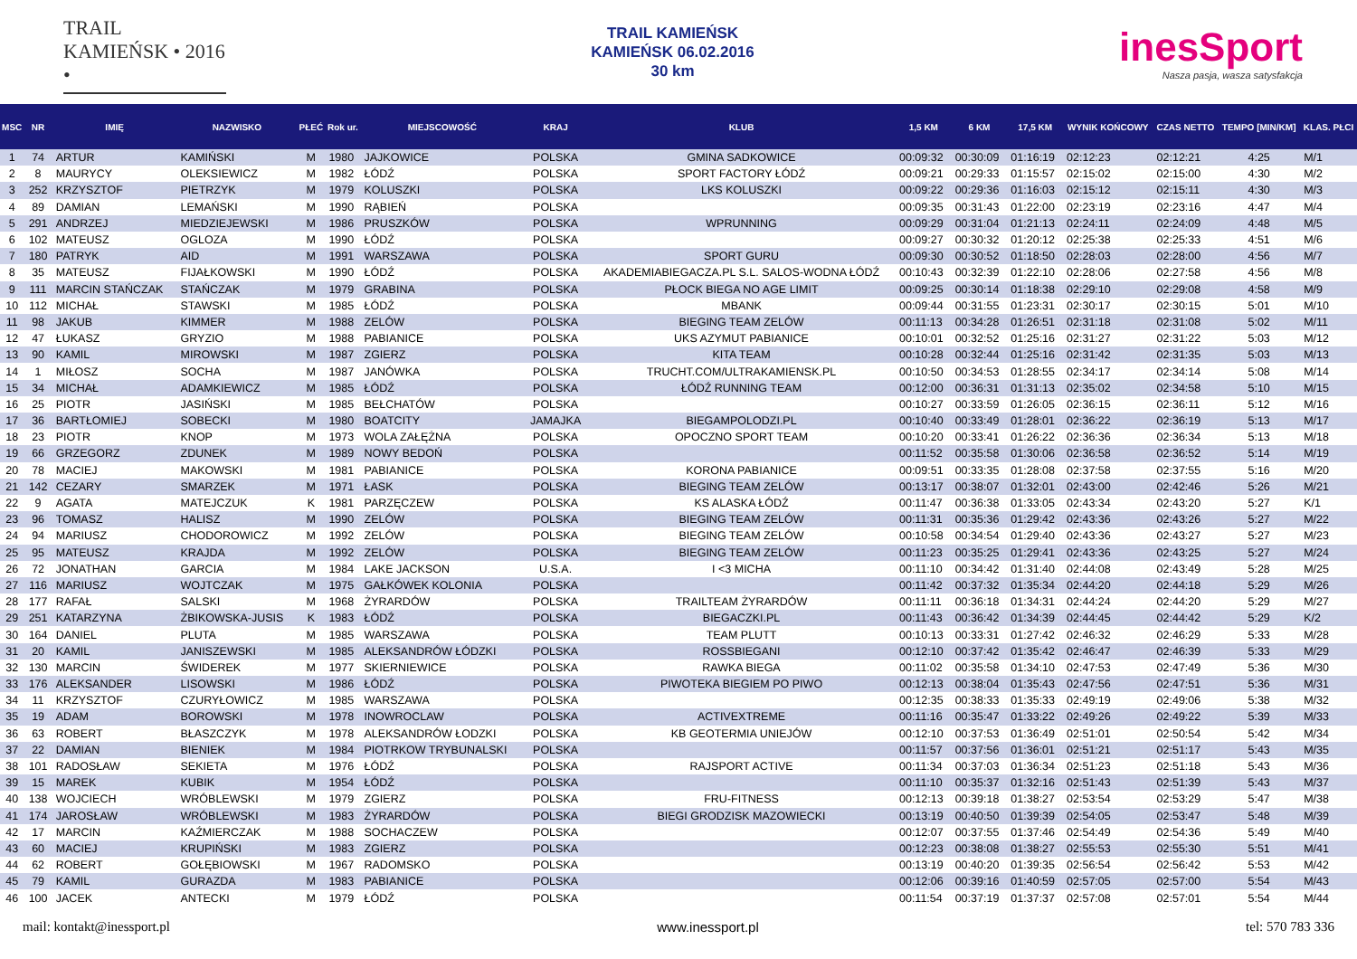TRAIL KAMIEŃSK • 2016 •
TRAIL KAMIEŃSK
KAMIEŃSK 06.02.2016
30 km
inesSport
Nasza pasja, wasza satysfakcja
| MSC | NR | IMIĘ | NAZWISKO | PŁEĆ | Rok ur. | MIEJSCOWOŚĆ | KRAJ | KLUB | 1,5 KM | 6 KM | 17,5 KM | WYNIK KOŃCOWY | CZAS NETTO | TEMPO [MIN/KM] | KLAS. PŁCI |
| --- | --- | --- | --- | --- | --- | --- | --- | --- | --- | --- | --- | --- | --- | --- | --- |
| 1 | 74 | ARTUR | KAMIŃSKI | M | 1980 | JAJKOWICE | POLSKA | GMINA SADKOWICE | 00:09:32 | 00:30:09 | 01:16:19 | 02:12:23 | 02:12:21 | 4:25 | M/1 |
| 2 | 8 | MAURYCY | OLEKSIEWICZ | M | 1982 | ŁÓDŹ | POLSKA | SPORT FACTORY ŁÓDŹ | 00:09:21 | 00:29:33 | 01:15:57 | 02:15:02 | 02:15:00 | 4:30 | M/2 |
| 3 | 252 | KRZYSZTOF | PIETRZYK | M | 1979 | KOLUSZKI | POLSKA | LKS KOLUSZKI | 00:09:22 | 00:29:36 | 01:16:03 | 02:15:12 | 02:15:11 | 4:30 | M/3 |
| 4 | 89 | DAMIAN | LEMAŃSKI | M | 1990 | RĄBIEŃ | POLSKA | | 00:09:35 | 00:31:43 | 01:22:00 | 02:23:19 | 02:23:16 | 4:47 | M/4 |
| 5 | 291 | ANDRZEJ | MIEDZIEJEWSKI | M | 1986 | PRUSZKÓW | POLSKA | WPRUNNING | 00:09:29 | 00:31:04 | 01:21:13 | 02:24:11 | 02:24:09 | 4:48 | M/5 |
| 6 | 102 | MATEUSZ | OGLOZA | M | 1990 | ŁÓDŹ | POLSKA | | 00:09:27 | 00:30:32 | 01:20:12 | 02:25:38 | 02:25:33 | 4:51 | M/6 |
| 7 | 180 | PATRYK | AID | M | 1991 | WARSZAWA | POLSKA | SPORT GURU | 00:09:30 | 00:30:52 | 01:18:50 | 02:28:03 | 02:28:00 | 4:56 | M/7 |
| 8 | 35 | MATEUSZ | FIJAŁKOWSKI | M | 1990 | ŁÓDŹ | POLSKA | AKADEMIABIEGACZA.PL S.L. SALOS-WODNA ŁÓDŹ | 00:10:43 | 00:32:39 | 01:22:10 | 02:28:06 | 02:27:58 | 4:56 | M/8 |
| 9 | 111 | MARCIN STAŃCZAK | STAŃCZAK | M | 1979 | GRABINA | POLSKA | PŁOCK BIEGA NO AGE LIMIT | 00:09:25 | 00:30:14 | 01:18:38 | 02:29:10 | 02:29:08 | 4:58 | M/9 |
| 10 | 112 | MICHAŁ | STAWSKI | M | 1985 | ŁÓDŹ | POLSKA | MBANK | 00:09:44 | 00:31:55 | 01:23:31 | 02:30:17 | 02:30:15 | 5:01 | M/10 |
| 11 | 98 | JAKUB | KIMMER | M | 1988 | ZELÓW | POLSKA | BIEGING TEAM ZELÓW | 00:11:13 | 00:34:28 | 01:26:51 | 02:31:18 | 02:31:08 | 5:02 | M/11 |
| 12 | 47 | ŁUKASZ | GRYZIO | M | 1988 | PABIANICE | POLSKA | UKS AZYMUT PABIANICE | 00:10:01 | 00:32:52 | 01:25:16 | 02:31:27 | 02:31:22 | 5:03 | M/12 |
| 13 | 90 | KAMIL | MIROWSKI | M | 1987 | ZGIERZ | POLSKA | KITA TEAM | 00:10:28 | 00:32:44 | 01:25:16 | 02:31:42 | 02:31:35 | 5:03 | M/13 |
| 14 | 1 | MIŁOSZ | SOCHA | M | 1987 | JANÓWKA | POLSKA | TRUCHT.COM/ULTRAKAMIENSK.PL | 00:10:50 | 00:34:53 | 01:28:55 | 02:34:17 | 02:34:14 | 5:08 | M/14 |
| 15 | 34 | MICHAŁ | ADAMKIEWICZ | M | 1985 | ŁÓDŹ | POLSKA | ŁÓDŹ RUNNING TEAM | 00:12:00 | 00:36:31 | 01:31:13 | 02:35:02 | 02:34:58 | 5:10 | M/15 |
| 16 | 25 | PIOTR | JASIŃSKI | M | 1985 | BEŁCHATÓW | POLSKA | | 00:10:27 | 00:33:59 | 01:26:05 | 02:36:15 | 02:36:11 | 5:12 | M/16 |
| 17 | 36 | BARTŁOMIEJ | SOBECKI | M | 1980 | BOATCITY | JAMAJKA | BIEGAMPOLODZI.PL | 00:10:40 | 00:33:49 | 01:28:01 | 02:36:22 | 02:36:19 | 5:13 | M/17 |
| 18 | 23 | PIOTR | KNOP | M | 1973 | WOLA ZAŁĘŻNA | POLSKA | OPOCZNO SPORT TEAM | 00:10:20 | 00:33:41 | 01:26:22 | 02:36:36 | 02:36:34 | 5:13 | M/18 |
| 19 | 66 | GRZEGORZ | ZDUNEK | M | 1989 | NOWY BEDOŃ | POLSKA | | 00:11:52 | 00:35:58 | 01:30:06 | 02:36:58 | 02:36:52 | 5:14 | M/19 |
| 20 | 78 | MACIEJ | MAKOWSKI | M | 1981 | PABIANICE | POLSKA | KORONA PABIANICE | 00:09:51 | 00:33:35 | 01:28:08 | 02:37:58 | 02:37:55 | 5:16 | M/20 |
| 21 | 142 | CEZARY | SMARZEK | M | 1971 | ŁASK | POLSKA | BIEGING TEAM ZELÓW | 00:13:17 | 00:38:07 | 01:32:01 | 02:43:00 | 02:42:46 | 5:26 | M/21 |
| 22 | 9 | AGATA | MATEJCZUK | K | 1981 | PARZĘCZEW | POLSKA | KS ALASKA ŁÓDŹ | 00:11:47 | 00:36:38 | 01:33:05 | 02:43:34 | 02:43:20 | 5:27 | K/1 |
| 23 | 96 | TOMASZ | HALISZ | M | 1990 | ZELÓW | POLSKA | BIEGING TEAM ZELÓW | 00:11:31 | 00:35:36 | 01:29:42 | 02:43:36 | 02:43:26 | 5:27 | M/22 |
| 24 | 94 | MARIUSZ | CHODOROWICZ | M | 1992 | ZELÓW | POLSKA | BIEGING TEAM ZELÓW | 00:10:58 | 00:34:54 | 01:29:40 | 02:43:36 | 02:43:27 | 5:27 | M/23 |
| 25 | 95 | MATEUSZ | KRAJDA | M | 1992 | ZELÓW | POLSKA | BIEGING TEAM ZELÓW | 00:11:23 | 00:35:25 | 01:29:41 | 02:43:36 | 02:43:25 | 5:27 | M/24 |
| 26 | 72 | JONATHAN | GARCIA | M | 1984 | LAKE JACKSON | U.S.A. | I <3 MICHA | 00:11:10 | 00:34:42 | 01:31:40 | 02:44:08 | 02:43:49 | 5:28 | M/25 |
| 27 | 116 | MARIUSZ | WOJTCZAK | M | 1975 | GAŁKÓWEK KOLONIA | POLSKA | | 00:11:42 | 00:37:32 | 01:35:34 | 02:44:20 | 02:44:18 | 5:29 | M/26 |
| 28 | 177 | RAFAŁ | SALSKI | M | 1968 | ŻYRARDÓW | POLSKA | TRAILTEAM ŻYRARDÓW | 00:11:11 | 00:36:18 | 01:34:31 | 02:44:24 | 02:44:20 | 5:29 | M/27 |
| 29 | 251 | KATARZYNA | ŻBIKOWSKA-JUSIS | K | 1983 | ŁÓDŹ | POLSKA | BIEGACZKI.PL | 00:11:43 | 00:36:42 | 01:34:39 | 02:44:45 | 02:44:42 | 5:29 | K/2 |
| 30 | 164 | DANIEL | PLUTA | M | 1985 | WARSZAWA | POLSKA | TEAM PLUTT | 00:10:13 | 00:33:31 | 01:27:42 | 02:46:32 | 02:46:29 | 5:33 | M/28 |
| 31 | 20 | KAMIL | JANISZEWSKI | M | 1985 | ALEKSANDRÓW ŁÓDZKI | POLSKA | ROSSBIEGANI | 00:12:10 | 00:37:42 | 01:35:42 | 02:46:47 | 02:46:39 | 5:33 | M/29 |
| 32 | 130 | MARCIN | ŚWIDEREK | M | 1977 | SKIERNIEWICE | POLSKA | RAWKA BIEGA | 00:11:02 | 00:35:58 | 01:34:10 | 02:47:53 | 02:47:49 | 5:36 | M/30 |
| 33 | 176 | ALEKSANDER | LISOWSKI | M | 1986 | ŁÓDŹ | POLSKA | PIWOTEKA BIEGIEM PO PIWO | 00:12:13 | 00:38:04 | 01:35:43 | 02:47:56 | 02:47:51 | 5:36 | M/31 |
| 34 | 11 | KRZYSZTOF | CZURYŁOWICZ | M | 1985 | WARSZAWA | POLSKA | | 00:12:35 | 00:38:33 | 01:35:33 | 02:49:19 | 02:49:06 | 5:38 | M/32 |
| 35 | 19 | ADAM | BOROWSKI | M | 1978 | INOWROCLAW | POLSKA | ACTIVEXTREME | 00:11:16 | 00:35:47 | 01:33:22 | 02:49:26 | 02:49:22 | 5:39 | M/33 |
| 36 | 63 | ROBERT | BŁASZCZYK | M | 1978 | ALEKSANDRÓW ŁODZKI | POLSKA | KB GEOTERMIA UNIEJÓW | 00:12:10 | 00:37:53 | 01:36:49 | 02:51:01 | 02:50:54 | 5:42 | M/34 |
| 37 | 22 | DAMIAN | BIENIEK | M | 1984 | PIOTRKOW TRYBUNALSKI | POLSKA | | 00:11:57 | 00:37:56 | 01:36:01 | 02:51:21 | 02:51:17 | 5:43 | M/35 |
| 38 | 101 | RADOSŁAW | SEKIETA | M | 1976 | ŁÓDŹ | POLSKA | RAJSPORT ACTIVE | 00:11:34 | 00:37:03 | 01:36:34 | 02:51:23 | 02:51:18 | 5:43 | M/36 |
| 39 | 15 | MAREK | KUBIK | M | 1954 | ŁÓDŹ | POLSKA | | 00:11:10 | 00:35:37 | 01:32:16 | 02:51:43 | 02:51:39 | 5:43 | M/37 |
| 40 | 138 | WOJCIECH | WRÓBLEWSKI | M | 1979 | ZGIERZ | POLSKA | FRU-FITNESS | 00:12:13 | 00:39:18 | 01:38:27 | 02:53:54 | 02:53:29 | 5:47 | M/38 |
| 41 | 174 | JAROSŁAW | WRÓBLEWSKI | M | 1983 | ŻYRARDÓW | POLSKA | BIEGI GRODZISK MAZOWIECKI | 00:13:19 | 00:40:50 | 01:39:39 | 02:54:05 | 02:53:47 | 5:48 | M/39 |
| 42 | 17 | MARCIN | KAŹMIERCZAK | M | 1988 | SOCHACZEW | POLSKA | | 00:12:07 | 00:37:55 | 01:37:46 | 02:54:49 | 02:54:36 | 5:49 | M/40 |
| 43 | 60 | MACIEJ | KRUPIŃSKI | M | 1983 | ZGIERZ | POLSKA | | 00:12:23 | 00:38:08 | 01:38:27 | 02:55:53 | 02:55:30 | 5:51 | M/41 |
| 44 | 62 | ROBERT | GOŁĘBIOWSKI | M | 1967 | RADOMSKO | POLSKA | | 00:13:19 | 00:40:20 | 01:39:35 | 02:56:54 | 02:56:42 | 5:53 | M/42 |
| 45 | 79 | KAMIL | GURAZDA | M | 1983 | PABIANICE | POLSKA | | 00:12:06 | 00:39:16 | 01:40:59 | 02:57:05 | 02:57:00 | 5:54 | M/43 |
| 46 | 100 | JACEK | ANTECKI | M | 1979 | ŁÓDŹ | POLSKA | | 00:11:54 | 00:37:19 | 01:37:37 | 02:57:08 | 02:57:01 | 5:54 | M/44 |
mail: kontakt@inessport.pl www.inessport.pl tel: 570 783 336